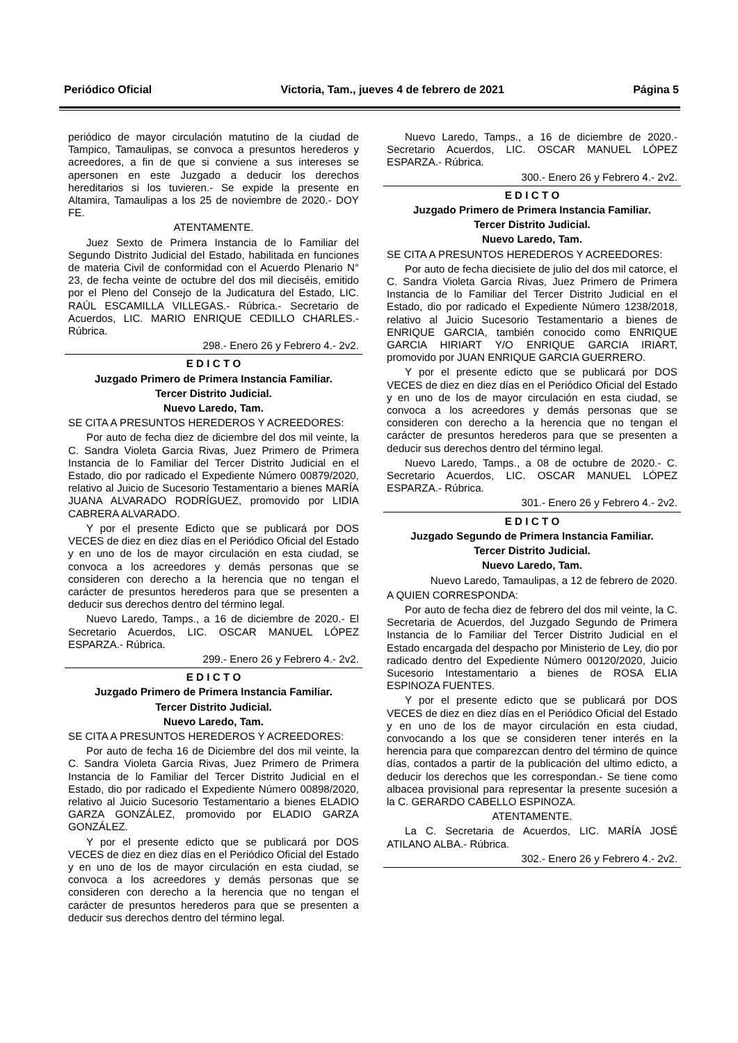Periódico Oficial Victoria, Tam., jueves 4 de febrero de 2021 Página 5
periódico de mayor circulación matutino de la ciudad de Tampico, Tamaulipas, se convoca a presuntos herederos y acreedores, a fin de que si conviene a sus intereses se apersonen en este Juzgado a deducir los derechos hereditarios si los tuvieren.- Se expide la presente en Altamira, Tamaulipas a los 25 de noviembre de 2020.- DOY FE.
ATENTAMENTE.
Juez Sexto de Primera Instancia de lo Familiar del Segundo Distrito Judicial del Estado, habilitada en funciones de materia Civil de conformidad con el Acuerdo Plenario N° 23, de fecha veinte de octubre del dos mil dieciséis, emitido por el Pleno del Consejo de la Judicatura del Estado, LIC. RAÚL ESCAMILLA VILLEGAS.- Rúbrica.- Secretario de Acuerdos, LIC. MARIO ENRIQUE CEDILLO CHARLES.- Rúbrica.
298.- Enero 26 y Febrero 4.- 2v2.
E D I C T O
Juzgado Primero de Primera Instancia Familiar.
Tercer Distrito Judicial.
Nuevo Laredo, Tam.
SE CITA A PRESUNTOS HEREDEROS Y ACREEDORES:
Por auto de fecha diez de diciembre del dos mil veinte, la C. Sandra Violeta Garcia Rivas, Juez Primero de Primera Instancia de lo Familiar del Tercer Distrito Judicial en el Estado, dio por radicado el Expediente Número 00879/2020, relativo al Juicio de Sucesorio Testamentario a bienes MARÍA JUANA ALVARADO RODRÍGUEZ, promovido por LIDIA CABRERA ALVARADO.
Y por el presente Edicto que se publicará por DOS VECES de diez en diez días en el Periódico Oficial del Estado y en uno de los de mayor circulación en esta ciudad, se convoca a los acreedores y demás personas que se consideren con derecho a la herencia que no tengan el carácter de presuntos herederos para que se presenten a deducir sus derechos dentro del término legal.
Nuevo Laredo, Tamps., a 16 de diciembre de 2020.- El Secretario Acuerdos, LIC. OSCAR MANUEL LÓPEZ ESPARZA.- Rúbrica.
299.- Enero 26 y Febrero 4.- 2v2.
E D I C T O
Juzgado Primero de Primera Instancia Familiar.
Tercer Distrito Judicial.
Nuevo Laredo, Tam.
SE CITA A PRESUNTOS HEREDEROS Y ACREEDORES:
Por auto de fecha 16 de Diciembre del dos mil veinte, la C. Sandra Violeta Garcia Rivas, Juez Primero de Primera Instancia de lo Familiar del Tercer Distrito Judicial en el Estado, dio por radicado el Expediente Número 00898/2020, relativo al Juicio Sucesorio Testamentario a bienes ELADIO GARZA GONZÁLEZ, promovido por ELADIO GARZA GONZÁLEZ.
Y por el presente edicto que se publicará por DOS VECES de diez en diez días en el Periódico Oficial del Estado y en uno de los de mayor circulación en esta ciudad, se convoca a los acreedores y demás personas que se consideren con derecho a la herencia que no tengan el carácter de presuntos herederos para que se presenten a deducir sus derechos dentro del término legal.
Nuevo Laredo, Tamps., a 16 de diciembre de 2020.- Secretario Acuerdos, LIC. OSCAR MANUEL LÓPEZ ESPARZA.- Rúbrica.
300.- Enero 26 y Febrero 4.- 2v2.
E D I C T O
Juzgado Primero de Primera Instancia Familiar.
Tercer Distrito Judicial.
Nuevo Laredo, Tam.
SE CITA A PRESUNTOS HEREDEROS Y ACREEDORES:
Por auto de fecha diecisiete de julio del dos mil catorce, el C. Sandra Violeta Garcia Rivas, Juez Primero de Primera Instancia de lo Familiar del Tercer Distrito Judicial en el Estado, dio por radicado el Expediente Número 1238/2018, relativo al Juicio Sucesorio Testamentario a bienes de ENRIQUE GARCIA, también conocido como ENRIQUE GARCIA HIRIART Y/O ENRIQUE GARCIA IRIART, promovido por JUAN ENRIQUE GARCIA GUERRERO.
Y por el presente edicto que se publicará por DOS VECES de diez en diez días en el Periódico Oficial del Estado y en uno de los de mayor circulación en esta ciudad, se convoca a los acreedores y demás personas que se consideren con derecho a la herencia que no tengan el carácter de presuntos herederos para que se presenten a deducir sus derechos dentro del término legal.
Nuevo Laredo, Tamps., a 08 de octubre de 2020.- C. Secretario Acuerdos, LIC. OSCAR MANUEL LÓPEZ ESPARZA.- Rúbrica.
301.- Enero 26 y Febrero 4.- 2v2.
E D I C T O
Juzgado Segundo de Primera Instancia Familiar.
Tercer Distrito Judicial.
Nuevo Laredo, Tam.
Nuevo Laredo, Tamaulipas, a 12 de febrero de 2020.
A QUIEN CORRESPONDA:
Por auto de fecha diez de febrero del dos mil veinte, la C. Secretaria de Acuerdos, del Juzgado Segundo de Primera Instancia de lo Familiar del Tercer Distrito Judicial en el Estado encargada del despacho por Ministerio de Ley, dio por radicado dentro del Expediente Número 00120/2020, Juicio Sucesorio Intestamentario a bienes de ROSA ELIA ESPINOZA FUENTES.
Y por el presente edicto que se publicará por DOS VECES de diez en diez días en el Periódico Oficial del Estado y en uno de los de mayor circulación en esta ciudad, convocando a los que se consideren tener interés en la herencia para que comparezcan dentro del término de quince días, contados a partir de la publicación del ultimo edicto, a deducir los derechos que les correspondan.- Se tiene como albacea provisional para representar la presente sucesión a la C. GERARDO CABELLO ESPINOZA.
ATENTAMENTE.
La C. Secretaria de Acuerdos, LIC. MARÍA JOSÉ ATILANO ALBA.- Rúbrica.
302.- Enero 26 y Febrero 4.- 2v2.